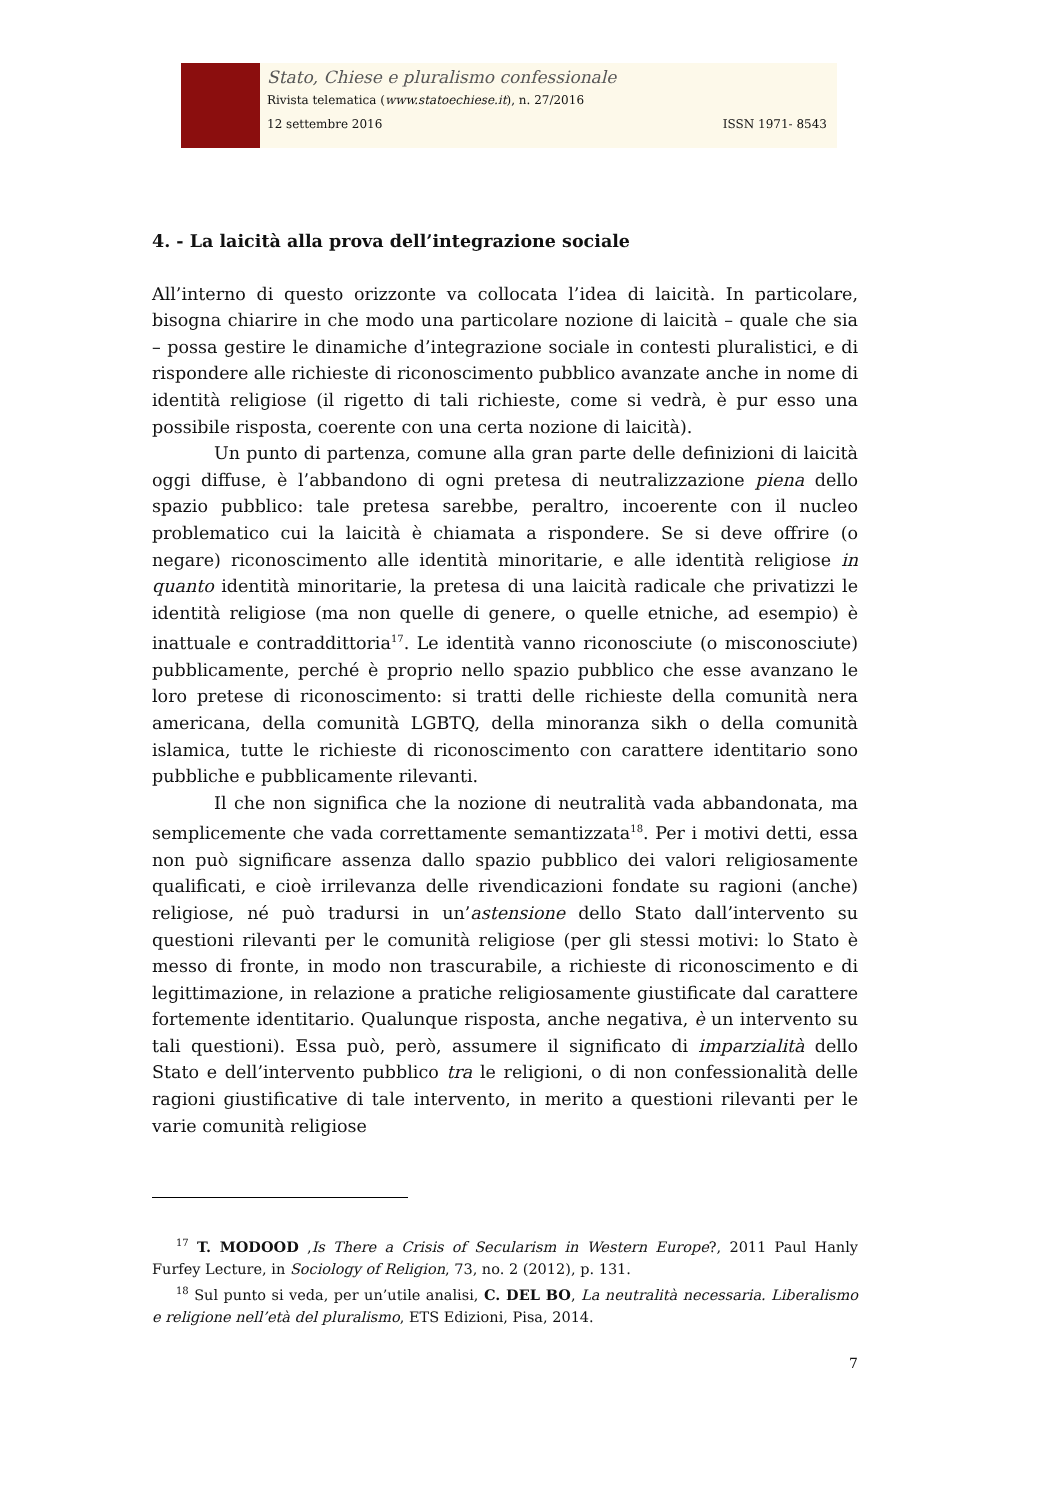Stato, Chiese e pluralismo confessionale
Rivista telematica (www.statoechiese.it), n. 27/2016
12 settembre 2016 ISSN 1971- 8543
4. - La laicità alla prova dell’integrazione sociale
All’interno di questo orizzonte va collocata l’idea di laicità. In particolare, bisogna chiarire in che modo una particolare nozione di laicità – quale che sia – possa gestire le dinamiche d’integrazione sociale in contesti pluralistici, e di rispondere alle richieste di riconoscimento pubblico avanzate anche in nome di identità religiose (il rigetto di tali richieste, come si vedrà, è pur esso una possibile risposta, coerente con una certa nozione di laicità).
Un punto di partenza, comune alla gran parte delle definizioni di laicità oggi diffuse, è l’abbandono di ogni pretesa di neutralizzazione piena dello spazio pubblico: tale pretesa sarebbe, peraltro, incoerente con il nucleo problematico cui la laicità è chiamata a rispondere. Se si deve offrire (o negare) riconoscimento alle identità minoritarie, e alle identità religiose in quanto identità minoritarie, la pretesa di una laicità radicale che privatizzi le identità religiose (ma non quelle di genere, o quelle etniche, ad esempio) è inattuale e contraddittoria<sup>17</sup>. Le identità vanno riconosciute (o misconosciute) pubblicamente, perché è proprio nello spazio pubblico che esse avanzano le loro pretese di riconoscimento: si tratti delle richieste della comunità nera americana, della comunità LGBTQ, della minoranza sikh o della comunità islamica, tutte le richieste di riconoscimento con carattere identitario sono pubbliche e pubblicamente rilevanti.
Il che non significa che la nozione di neutralità vada abbandonata, ma semplicemente che vada correttamente semantizzata<sup>18</sup>. Per i motivi detti, essa non può significare assenza dallo spazio pubblico dei valori religiosamente qualificati, e cioè irrilevanza delle rivendicazioni fondate su ragioni (anche) religiose, né può tradursi in un’astensione dello Stato dall’intervento su questioni rilevanti per le comunità religiose (per gli stessi motivi: lo Stato è messo di fronte, in modo non trascurabile, a richieste di riconoscimento e di legittimazione, in relazione a pratiche religiosamente giustificate dal carattere fortemente identitario. Qualunque risposta, anche negativa, è un intervento su tali questioni). Essa può, però, assumere il significato di imparzialità dello Stato e dell’intervento pubblico tra le religioni, o di non confessionalità delle ragioni giustificative di tale intervento, in merito a questioni rilevanti per le varie comunità religiose
<sup>17</sup> T. MODOOD ,Is There a Crisis of Secularism in Western Europe?, 2011 Paul Hanly Furfey Lecture, in Sociology of Religion, 73, no. 2 (2012), p. 131.
<sup>18</sup> Sul punto si veda, per un’utile analisi, C. DEL BO, La neutralità necessaria. Liberalismo e religione nell’età del pluralismo, ETS Edizioni, Pisa, 2014.
7